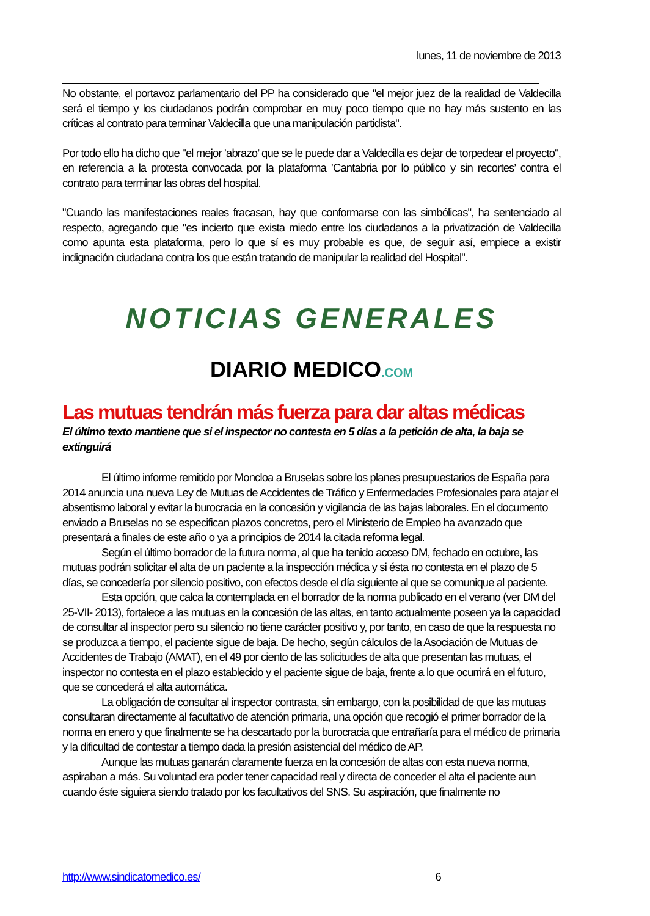lunes, 11 de noviembre de 2013
No obstante, el portavoz parlamentario del PP ha considerado que "el mejor juez de la realidad de Valdecilla será el tiempo y los ciudadanos podrán comprobar en muy poco tiempo que no hay más sustento en las críticas al contrato para terminar Valdecilla que una manipulación partidista".
Por todo ello ha dicho que "el mejor ’abrazo’ que se le puede dar a Valdecilla es dejar de torpedear el proyecto", en referencia a la protesta convocada por la plataforma ’Cantabria por lo público y sin recortes’ contra el contrato para terminar las obras del hospital.
"Cuando las manifestaciones reales fracasan, hay que conformarse con las simbólicas", ha sentenciado al respecto, agregando que "es incierto que exista miedo entre los ciudadanos a la privatización de Valdecilla como apunta esta plataforma, pero lo que sí es muy probable es que, de seguir así, empiece a existir indignación ciudadana contra los que están tratando de manipular la realidad del Hospital".
NOTICIAS GENERALES
DIARIO MEDICO.COM
Las mutuas tendrán más fuerza para dar altas médicas
El último texto mantiene que si el inspector no contesta en 5 días a la petición de alta, la baja se extinguirá
El último informe remitido por Moncloa a Bruselas sobre los planes presupuestarios de España para 2014 anuncia una nueva Ley de Mutuas de Accidentes de Tráfico y Enfermedades Profesionales para atajar el absentismo laboral y evitar la burocracia en la concesión y vigilancia de las bajas laborales. En el documento enviado a Bruselas no se especifican plazos concretos, pero el Ministerio de Empleo ha avanzado que presentará a finales de este año o ya a principios de 2014 la citada reforma legal.
Según el último borrador de la futura norma, al que ha tenido acceso DM, fechado en octubre, las mutuas podrán solicitar el alta de un paciente a la inspección médica y si ésta no contesta en el plazo de 5 días, se concedería por silencio positivo, con efectos desde el día siguiente al que se comunique al paciente.
Esta opción, que calca la contemplada en el borrador de la norma publicado en el verano (ver DM del 25-VII- 2013), fortalece a las mutuas en la concesión de las altas, en tanto actualmente poseen ya la capacidad de consultar al inspector pero su silencio no tiene carácter positivo y, por tanto, en caso de que la respuesta no se produzca a tiempo, el paciente sigue de baja. De hecho, según cálculos de la Asociación de Mutuas de Accidentes de Trabajo (AMAT), en el 49 por ciento de las solicitudes de alta que presentan las mutuas, el inspector no contesta en el plazo establecido y el paciente sigue de baja, frente a lo que ocurrirá en el futuro, que se concederá el alta automática.
La obligación de consultar al inspector contrasta, sin embargo, con la posibilidad de que las mutuas consultaran directamente al facultativo de atención primaria, una opción que recogió el primer borrador de la norma en enero y que finalmente se ha descartado por la burocracia que entrañaría para el médico de primaria y la dificultad de contestar a tiempo dada la presión asistencial del médico de AP.
Aunque las mutuas ganarán claramente fuerza en la concesión de altas con esta nueva norma, aspiraban a más. Su voluntad era poder tener capacidad real y directa de conceder el alta el paciente aun cuando éste siguiera siendo tratado por los facultativos del SNS. Su aspiración, que finalmente no
http://www.sindicatomedico.es/ 6